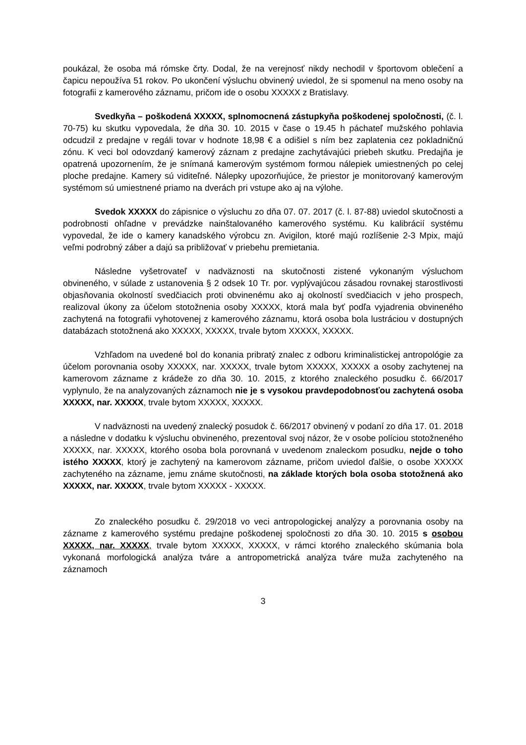poukázal, že osoba má rómske črty. Dodal, že na verejnosť nikdy nechodil v športovom oblečení a čapicu nepoužíva 51 rokov. Po ukončení výsluchu obvinený uviedol, že si spomenul na meno osoby na fotografii z kamerového záznamu, pričom ide o osobu XXXXX z Bratislavy.
Svedkyňa – poškodená XXXXX, splnomocnená zástupkyňa poškodenej spoločnosti, (č. l. 70-75) ku skutku vypovedala, že dňa 30. 10. 2015 v čase o 19.45 h páchateľ mužského pohlavia odcudzil z predajne v regáli tovar v hodnote 18,98 € a odišiel s ním bez zaplatenia cez pokladničnú zónu. K veci bol odovzdaný kamerový záznam z predajne zachytávajúci priebeh skutku. Predajňa je opatrená upozornením, že je snímaná kamerovým systémom formou nálepiek umiestnených po celej ploche predajne. Kamery sú viditeľné. Nálepky upozorňujúce, že priestor je monitorovaný kamerovým systémom sú umiestnené priamo na dverách pri vstupe ako aj na výlohe.
Svedok XXXXX do zápisnice o výsluchu zo dňa 07. 07. 2017 (č. l. 87-88) uviedol skutočnosti a podrobnosti ohľadne v prevádzke nainštalovaného kamerového systému. Ku kalibrácií systému vypovedal, že ide o kamery kanadského výrobcu zn. Avigilon, ktoré majú rozlíšenie 2-3 Mpix, majú veľmi podrobný záber a dajú sa približovať v priebehu premietania.
Následne vyšetrovateľ v nadväznosti na skutočnosti zistené vykonaným výsluchom obvineného, v súlade z ustanovenia § 2 odsek 10 Tr. por. vyplývajúcou zásadou rovnakej starostlivosti objasňovania okolností svedčiacich proti obvinenému ako aj okolností svedčiacich v jeho prospech, realizoval úkony za účelom stotožnenia osoby XXXXX, ktorá mala byť podľa vyjadrenia obvineného zachytená na fotografii vyhotovenej z kamerového záznamu, ktorá osoba bola lustráciou v dostupných databázach stotožnená ako XXXXX, XXXXX, trvale bytom XXXXX, XXXXX.
Vzhľadom na uvedené bol do konania pribratý znalec z odboru kriminalistickej antropológie za účelom porovnania osoby XXXXX, nar. XXXXX, trvale bytom XXXXX, XXXXX a osoby zachytenej na kamerovom zázname z krádeže zo dňa 30. 10. 2015, z ktorého znaleckého posudku č. 66/2017 vyplynulo, že na analyzovaných záznamoch nie je s vysokou pravdepodobnosťou zachytená osoba XXXXX, nar. XXXXX, trvale bytom XXXXX, XXXXX.
V nadväznosti na uvedený znalecký posudok č. 66/2017 obvinený v podaní zo dňa 17. 01. 2018 a následne v dodatku k výsluchu obvineného, prezentoval svoj názor, že v osobe políciou stotožneného XXXXX, nar. XXXXX, ktorého osoba bola porovnaná v uvedenom znaleckom posudku, nejde o toho istého XXXXX, ktorý je zachytený na kamerovom zázname, pričom uviedol ďalšie, o osobe XXXXX zachyteného na zázname, jemu známe skutočnosti, na základe ktorých bola osoba stotožnená ako XXXXX, nar. XXXXX, trvale bytom XXXXX - XXXXX.
Zo znaleckého posudku č. 29/2018 vo veci antropologickej analýzy a porovnania osoby na zázname z kamerového systému predajne poškodenej spoločnosti zo dňa 30. 10. 2015 s osobou XXXXX, nar. XXXXX, trvale bytom XXXXX, XXXXX, v rámci ktorého znaleckého skúmania bola vykonaná morfologická analýza tváre a antropometrická analýza tváre muža zachyteného na záznamoch
3